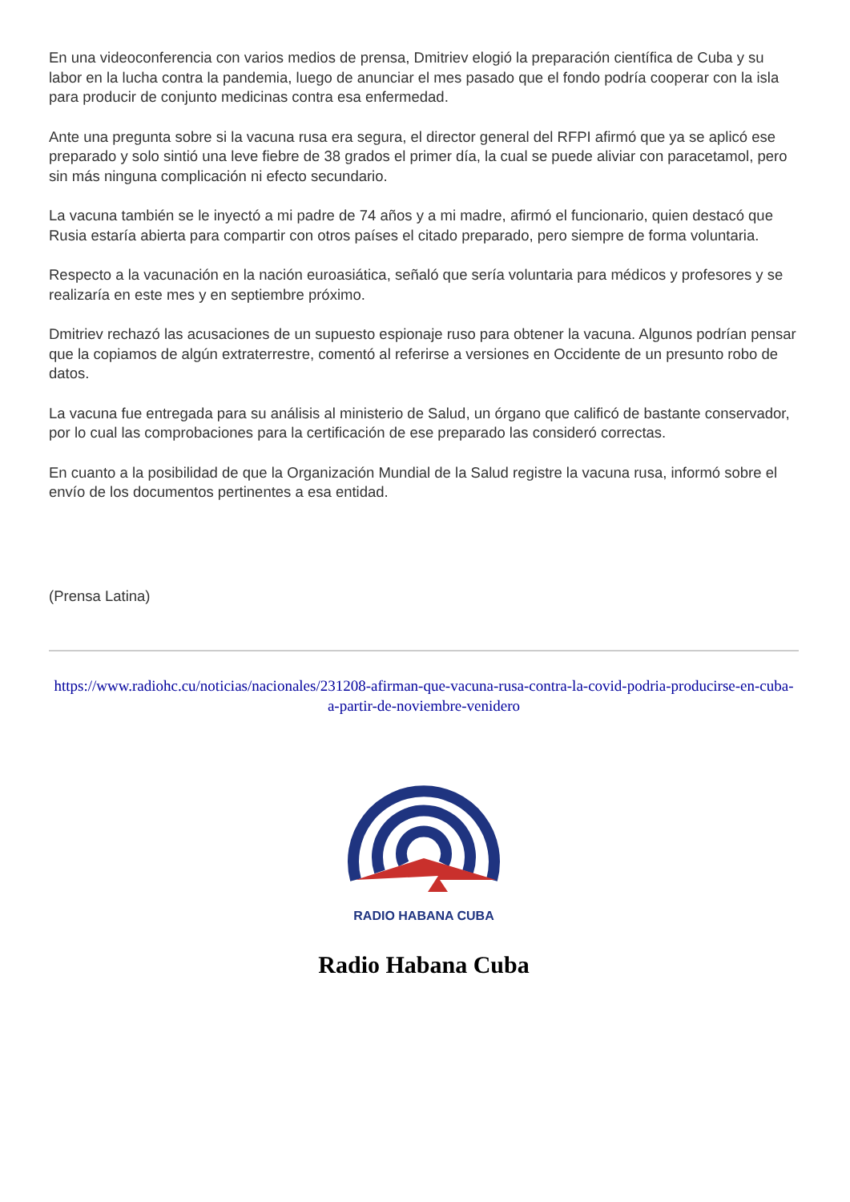En una videoconferencia con varios medios de prensa, Dmitriev elogió la preparación científica de Cuba y su labor en la lucha contra la pandemia, luego de anunciar el mes pasado que el fondo podría cooperar con la isla para producir de conjunto medicinas contra esa enfermedad.
Ante una pregunta sobre si la vacuna rusa era segura, el director general del RFPI afirmó que ya se aplicó ese preparado y solo sintió una leve fiebre de 38 grados el primer día, la cual se puede aliviar con paracetamol, pero sin más ninguna complicación ni efecto secundario.
La vacuna también se le inyectó a mi padre de 74 años y a mi madre, afirmó el funcionario, quien destacó que Rusia estaría abierta para compartir con otros países el citado preparado, pero siempre de forma voluntaria.
Respecto a la vacunación en la nación euroasiática, señaló que sería voluntaria para médicos y profesores y se realizaría en este mes y en septiembre próximo.
Dmitriev rechazó las acusaciones de un supuesto espionaje ruso para obtener la vacuna. Algunos podrían pensar que la copiamos de algún extraterrestre, comentó al referirse a versiones en Occidente de un presunto robo de datos.
La vacuna fue entregada para su análisis al ministerio de Salud, un órgano que calificó de bastante conservador, por lo cual las comprobaciones para la certificación de ese preparado las consideró correctas.
En cuanto a la posibilidad de que la Organización Mundial de la Salud registre la vacuna rusa, informó sobre el envío de los documentos pertinentes a esa entidad.
(Prensa Latina)
https://www.radiohc.cu/noticias/nacionales/231208-afirman-que-vacuna-rusa-contra-la-covid-podria-producirse-en-cuba-a-partir-de-noviembre-venidero
RADIO HABANA CUBA
Radio Habana Cuba